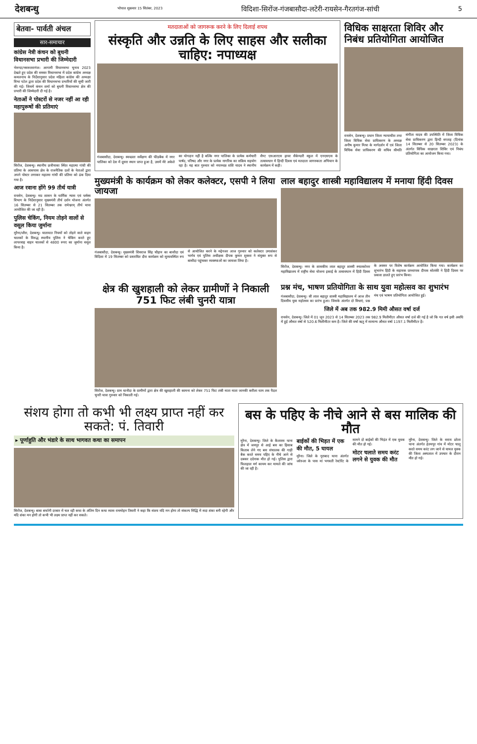देशबन्धु भोपाल शुक्रवार 15 सितंबर, 2023 विदिशा-सिरोंज-गंजबासौदा-लटेरी-रायसेन-गैरतगंज-सांची 5
बेतवा- पार्वती अंचल
सार-समाचार
कांग्रेस नेत्री कंचन को बुधनी विधानसभा प्रभारी की जिम्मेदारी
भेरुन्दा/नसरुल्लागंज। आगामी विधानसभा चुनाव 2023 देखते हुए प्रदेश की समस्त विधानसभा में प्रदेश कांग्रेस अध्यक्ष कमलनाथ के निर्देशानुसार प्रदेश महिला कांग्रेस की अध्यक्षा विभा पटेल द्वारा प्रदेश की विधानसभा प्रभारियों की सूची जारी की गई। जिसमें कंचन शर्मा को बुधनी विधानसभा क्षेत्र की प्रभारी की जिम्मेदारी दी गई है।
नेताओं ने पोस्टरों से नजर नहीं आ रही महापुरूषों की प्रतिमाएं
सिरोंज, देशबन्धु। स्थानीय छत्रीनाका स्थित महात्मा गांधी की प्रतिमा के आसपास क्षेत्र के राजनैतिक दलों के नेताओं द्वारा अपने पोस्टर लगाकर महात्मा गांधी की प्रतिमा को ढंक दिया गया है।
आज रवाना होंगे 99 तीर्थ यात्री
रायसेन, देशबन्धु। मप्र शासन के धार्मिक न्यास एवं धर्मस्व विभाग के निर्देशानुसार मुख्यमंत्री तीर्थ दर्शन योजना अंतर्गत 16 सितम्बर से 21 सितम्बर तक रामेश्वरम् तीर्थ यात्रा आयोजित की जा रही है।
पुलिस चेकिंग, नियम तोड़ने वालों से वसूल किया जुर्माना
मुरैना/जौरा, देशबन्धु। यातायात नियमों को तोड़ने वाले वाहन चालकों के विरुद्ध स्थानीय पुलिस ने चेकिंग करते हुए लापरवाह वाहन चालकों से 4800 रुपए का जुर्माना वसूल किया है।
मतदाताओं को जागरूक करने के लिए दिलाई शपथ
संस्कृति और उन्नति के लिए साहस और सलीका चाहिए: नपाध्यक्ष
गंजबासौदा, देशबन्धु। स्वच्छता सर्वेक्षण की फीडबैक में नगर पालिका को देश में दूसरा स्थान प्राप्त हुआ है, उसमें मेरे अकेले का योगदान नहीं है बल्कि नगर पालिका के प्रत्येक कर्मचारी पार्षद, परिषद और नगर के प्रत्येक नागरिक का सक्रिय सहयोग रहा है। यह बात गुरुवार को नपाध्यक्ष शशि यादव ने स्थानीय सैण्ट एसआरएस हायर सैकेण्डरी स्कूल में एनएसएस के तत्वावधान में हिन्दी दिवस एवं मतदाता जागरुकता अभियान के कार्यक्रम में कही।
विधिक साक्षरता शिविर और निबंध प्रतियोगिता आयोजित
रायसेन, देशबन्धु। प्रधान जिला न्यायाधीश तथा जिला विधिक सेवा प्राधिकरण के अध्यक्ष अनीष कुमार मिश्रा के मार्गदर्शन में एवं जिला विधिक सेवा प्राधिकरण की सचिव श्रीमति संगीता यादव की उपस्थिति में जिला विधिक सेवा प्राधिकरण द्वारा हिन्दी सप्ताह (दिनांक 14 सितम्बर से 20 सितम्बर 2023) के अंतर्गत विधिक साक्षरता शिविर एवं निबंध प्रतियोगिता का आयोजन किया गया।
मुख्यमंत्री के कार्यक्रम को लेकर कलेक्टर, एसपी ने लिया जायजा
गंजबासौदा, देशबन्धु। मुख्यमंत्री शिवराज सिंह चौहान का बासौदा एवं विदिशा में 19 सितम्बर को प्रस्तावित दौरा कार्यक्रम को सुव्यवस्थित रुप से आयोजित करने के मद्देनजर आज गुरुवार को कलेक्टर उमाशंकर भार्गव एवं पुलिस अधीक्षक दीपक कुमार शुक्ला ने संयुक्त रूप से बासौदा पहुंचकर व्यवस्थाओं का जायजा लिया है।
लाल बहादुर शास्त्री महाविद्यालय में मनाया हिंदी दिवस
सिरोंज, देशबन्धु। नगर के शासकीय लाल बहादुर शास्त्री स्नातकोत्तर महाविद्यालय में राष्ट्रीय सेवा योजना इकाई के तत्वावधान में हिंदी दिवस के अवसर पर विशेष कार्यक्रम आयोजित किया गया। कार्यक्रम का शुभारंभ हिंदी के सहायक प्राध्यापक दीपक सोलंकी ने हिंदी दिवस पर प्रकाश डालते हुए प्रारंभ किया।
क्षेत्र की खुशहाली को लेकर ग्रामीणों ने निकाली 751 फिट लंबी चुनरी यात्रा
सिरोंज, देशबन्धु। ग्राम धानौदा के ग्रामीणों द्वारा क्षेत्र की खुशहाली की कामना को लेकर 751 फिट लंबी माता माता जानकी करीला धाम तक पैदल चुनरी यात्रा गुरुवार को निकाली गई।
प्रश्न मंच, भाषण प्रतियोगिता के साथ युवा महोत्सव का शुभारंभ
गंजबासौदा, देशबन्धु। श्री लाल बहादुर शास्त्री महाविद्यालय में आज तीन दिवसीय युवा महोत्सव का प्रारंभ हुआ। जिसके अंतर्गत दो विधाएं, प्रश्न मंच एवं भाषण प्रतियोगिता आयोजित हुई।
जिले में अब तक 982.9 मिमी औसत वर्षा दर्ज
रायसेन, देशबन्धु। जिले में 01 जून 2023 से 14 सितम्बर 2023 तक 982.9 मिलीमीटर औसत वर्षा दर्ज की गई है जो कि गत वर्ष इसी अवधि में हुई औसत वर्षा से 520.6 मिलीमीटर कम है। जिले की वर्षा ऋतु में सामान्य औसत वर्षा 1197.1 मिलीमीटर है।
संशय होगा तो कभी भी लक्ष्य प्राप्त नहीं कर सकते: पं. तिवारी
▸ पूर्णाहुति और भंडारे के साथ भागवत कथा का समापन
सिरोंज, देशबन्धु। बाबा बर्फानी दरबार में चल रही कथा के अंतिम दिन कथा व्यास राममोहन तिवारी ने कहा कि संशय यदि मन होगा तो संकल्प सिद्धि में सदा शंका बनी रहेगी और यदि शंका मन होगी तो कभी भी लक्ष्य प्राप्त नहीं कर सकते।
बस के पहिए के नीचे आने से बस मालिक की मौत
मुरैना, देशबन्धु। जिले के कैलारस थाना क्षेत्र में जयपुर से आई बस का हिसाब किताब लेने गए बस संचालक की गाड़ी बैक करते समय पहिए के नीचे आने से दबकर दर्दनाक मौत हो गई। पुलिस द्वारा फिलहाल मर्ग कायम कर मामले की जांच की जा रही है।
बाईकों की भिड़त में एक की मौत, 5 घायल
मुरैना। जिले के नूराबाद थाना अंतर्गत जरेरुआ के पास मां भगवती रेस्टोरेंट के सामने दो बाईकों की भिड़ंत में एक युवक की मौत हो गई।
मोटर चलाते समय करंट लगने से युवक की मौत
मुरैना, देशबन्धु। जिले के सराय छोला थाना अंतर्गत हेतमपुर गांव में मोटर चालू करते समय करंट लग जाने से घायल युवक की जिला अस्पताल में उपचार के दौरान मौत हो गई।